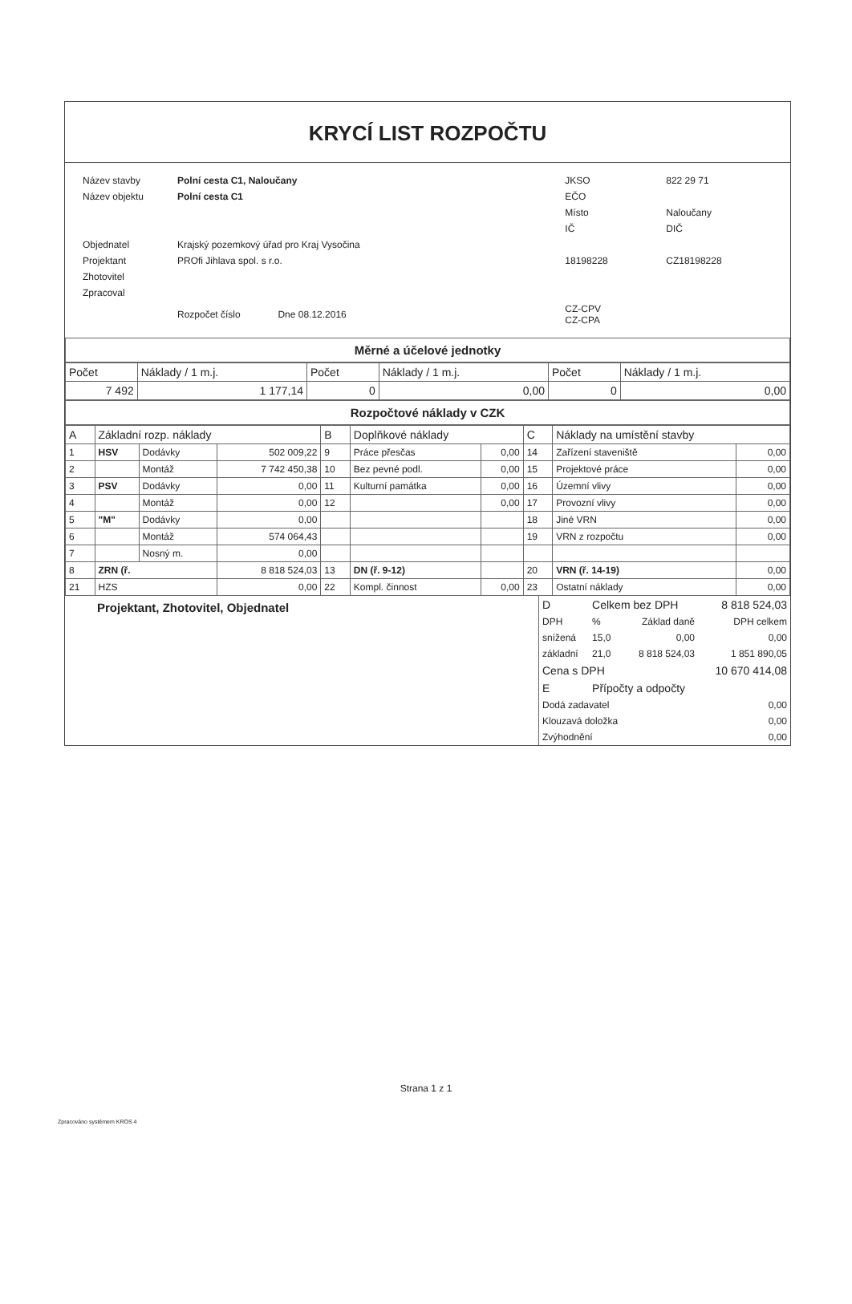KRYCÍ LIST ROZPOČTU
| Název stavby | Polní cesta C1, Naloučany | JKSO | 822 29 71 |
| Název objektu | Polní cesta C1 | EČO | |
| | | Místo | Naloučany |
| | | IČ | DIČ |
| Objednatel | Krajský pozemkový úřad pro Kraj Vysočina | | |
| Projektant | PROfi Jihlava spol. s r.o. | 18198228 | CZ18198228 |
| Zhotovitel | | | |
| Zpracoval | | | |
| | Rozpočet číslo Dne 08.12.2016 | CZ-CPV CZ-CPA | |
Měrné a účelové jednotky
| Počet | Náklady / 1 m.j. | Počet | Náklady / 1 m.j. | Počet | Náklady / 1 m.j. |
| 7 492 | 1 177,14 | 0 | 0,00 | 0 | 0,00 |
Rozpočtové náklady v CZK
| A | Základní rozp. náklady | | | B | Doplňkové náklady | | C | Náklady na umístění stavby | |
| 1 | HSV | Dodávky | 502 009,22 | 9 | Práce přesčas | 0,00 | 14 | Zařízení staveniště | 0,00 |
| 2 | | Montáž | 7 742 450,38 | 10 | Bez pevné podl. | 0,00 | 15 | Projektové práce | 0,00 |
| 3 | PSV | Dodávky | 0,00 | 11 | Kulturní památka | 0,00 | 16 | Územní vlivy | 0,00 |
| 4 | | Montáž | 0,00 | 12 | | 0,00 | 17 | Provozní vlivy | 0,00 |
| 5 | "M" | Dodávky | 0,00 | | | | 18 | Jiné VRN | 0,00 |
| 6 | | Montáž | 574 064,43 | | | | 19 | VRN z rozpočtu | 0,00 |
| 7 | | Nosný m. | 0,00 | | | | | | |
| 8 | ZRN (ř. | | 8 818 524,03 | 13 | DN (ř. 9-12) | | 20 | VRN (ř. 14-19) | 0,00 |
| 21 | HZS | | 0,00 | 22 | Kompl. činnost | 0,00 | 23 | Ostatní náklady | 0,00 |
Projektant, Zhotovitel, Objednatel
| D | Celkem bez DPH | | 8 818 524,03 |
| DPH | % | Základ daně | DPH celkem |
| snížená | 15,0 | 0,00 | 0,00 |
| základní | 21,0 | 8 818 524,03 | 1 851 890,05 |
| Cena s DPH | | | 10 670 414,08 |
| E | Přípočty a odpočty | | |
| Dodá zadavatel | | | 0,00 |
| Klouzavá doložka | | | 0,00 |
| Zvýhodnění | | | 0,00 |
Strana 1 z 1
Zpracováno systémem KROS 4